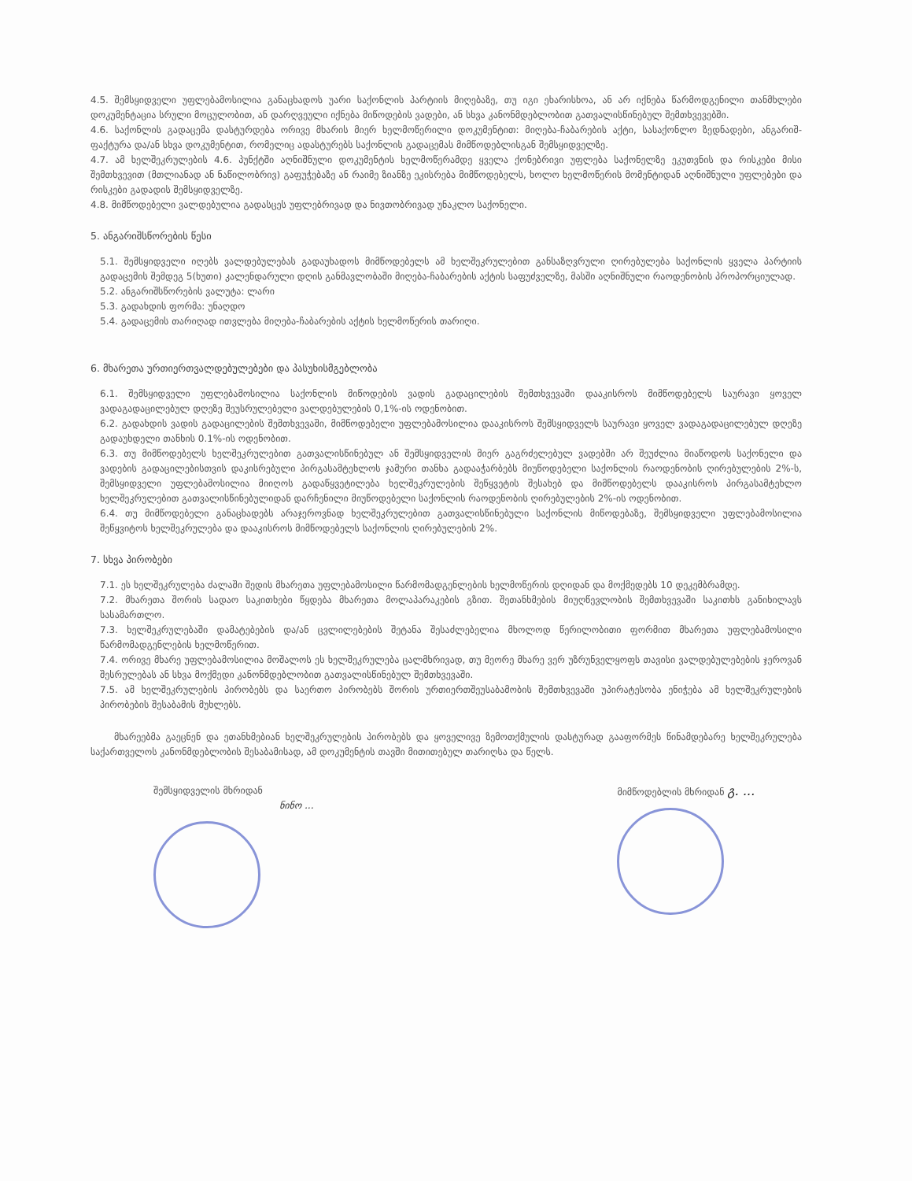4.5. შემსყიდველი უფლებამოსილია განაცხადოს უარი საქონლის პარტიის მიღებაზე, თუ იგი ეხარისხოა, ან არ იქნება წარმოდგენილი თანმხლები დოკუმენტაცია სრული მოცულობით, ან დარღვეული იქნება მიწოდების ვადები, ან სხვა კანონმდებლობით გათვალისწინებულ შემთხვევებში.
4.6. საქონლის გადაცემა დასტურდება ორივე მხარის მიერ ხელმოწერილი დოკუმენტით: მიღება-ჩაბარების აქტი, სასაქონლო ზედნადები, ანგარიშ-ფაქტურა და/ან სხვა დოკუმენტით, რომელიც ადასტურებს საქონლის გადაცემას მიმწოდებლისგან შემსყიდველზე.
4.7. ამ ხელშეკრულების 4.6. პუნქტში აღნიშნული დოკუმენტის ხელმოწერამდე ყველა ქონებრივი უფლება საქონელზე ეკუთვნის და რისკები მისი შემთხვევით (მთლიანად ან ნაწილობრივ) გაფუჭებაზე ან რაიმე ზიანზე ეკისრება მიმწოდებელს, ხოლო ხელმოწერის მომენტიდან აღნიშნული უფლებები და რისკები გადადის შემსყიდველზე.
4.8. მიმწოდებელი ვალდებულია გადასცეს უფლებრივად და ნივთობრივად უნაკლო საქონელი.
5. ანგარიშსწორების წესი
5.1. შემსყიდველი იღებს ვალდებულებას გადაუხადოს მიმწოდებელს ამ ხელშეკრულებით განსაზღვრული ღირებულება საქონლის ყველა პარტიის გადაცემის შემდეგ 5(ხუთი) კალენდარული დღის განმავლობაში მიღება-ჩაბარების აქტის საფუძველზე, მასში აღნიშნული რაოდენობის პროპორციულად.
5.2. ანგარიშსწორების ვალუტა: ლარი
5.3. გადახდის ფორმა: უნაღდო
5.4. გადაცემის თარიღად ითვლება მიღება-ჩაბარების აქტის ხელმოწერის თარიღი.
6. მხარეთა ურთიერთვალდებულებები და პასუხისმგებლობა
6.1. შემსყიდველი უფლებამოსილია საქონლის მიწოდების ვადის გადაცილების შემთხვევაში დააკისროს მიმწოდებელს საურავი ყოველ ვადაგადაცილებულ დღეზე შეუსრულებელი ვალდებულების 0,1%-ის ოდენობით.
6.2. გადახდის ვადის გადაცილების შემთხვევაში, მიმწოდებელი უფლებამოსილია დააკისროს შემსყიდველს საურავი ყოველ ვადაგადაცილებულ დღეზე გადაუხდელი თანხის 0.1%-ის ოდენობით.
6.3. თუ მიმწოდებელს ხელშეკრულებით გათვალისწინებულ ან შემსყიდველის მიერ გაგრძელებულ ვადებში არ შეუძლია მიაწოდოს საქონელი და ვადების გადაცილებისთვის დაკისრებული პირგასამტეხლოს ჯამური თანხა გადააჭარბებს მიუწოდებელი საქონლის რაოდენობის ღირებულების 2%-ს, შემსყიდველი უფლებამოსილია მიიღოს გადაწყვეტილება ხელშეკრულების შეწყვეტის შესახებ და მიმწოდებელს დააკისროს პირგასამტეხლო ხელშეკრულებით გათვალისწინებულიდან დარჩენილი მიუწოდებელი საქონლის რაოდენობის ღირებულების 2%-ის ოდენობით.
6.4. თუ მიმწოდებელი განაცხადებს არაჯეროვნად ხელშეკრულებით გათვალისწინებული საქონლის მიწოდებაზე, შემსყიდველი უფლებამოსილია შეწყვიტოს ხელშეკრულება და დააკისროს მიმწოდებელს საქონლის ღირებულების 2%.
7. სხვა პირობები
7.1. ეს ხელშეკრულება ძალაში შედის მხარეთა უფლებამოსილი წარმომადგენლების ხელმოწერის დღიდან და მოქმედებს 10 დეკემბრამდე.
7.2. მხარეთა შორის სადაო საკითხები წყდება მხარეთა მოლაპარაკების გზით. შეთანხმების მიუღწევლობის შემთხვევაში საკითხს განიხილავს სასამართლო.
7.3. ხელშეკრულებაში დამატებების და/ან ცვლილებების შეტანა შესაძლებელია მხოლოდ წერილობითი ფორმით მხარეთა უფლებამოსილი წარმომადგენლების ხელმოწერით.
7.4. ორივე მხარე უფლებამოსილია მოშალოს ეს ხელშეკრულება ცალმხრივად, თუ მეორე მხარე ვერ უზრუნველყოფს თავისი ვალდებულებების ჯეროვან შესრულებას ან სხვა მოქმედი კანონმდებლობით გათვალისწინებულ შემთხვევაში.
7.5. ამ ხელშეკრულების პირობებს და საერთო პირობებს შორის ურთიერთშეუსაბამობის შემთხვევაში უპირატესობა ენიჭება ამ ხელშეკრულების პირობების შესაბამის მუხლებს.
მხარეებმა გაეცნენ და ეთანხმებიან ხელშეკრულების პირობებს და ყოველივე ზემოთქმულის დასტურად გააფორმეს წინამდებარე ხელშეკრულება საქართველოს კანონმდებლობის შესაბამისად, ამ დოკუმენტის თავში მითითებულ თარიღსა და წელს.
შემსყიდველის მხრიდან
ნინო ...
მიმწოდებლის მხრიდან გ. ...